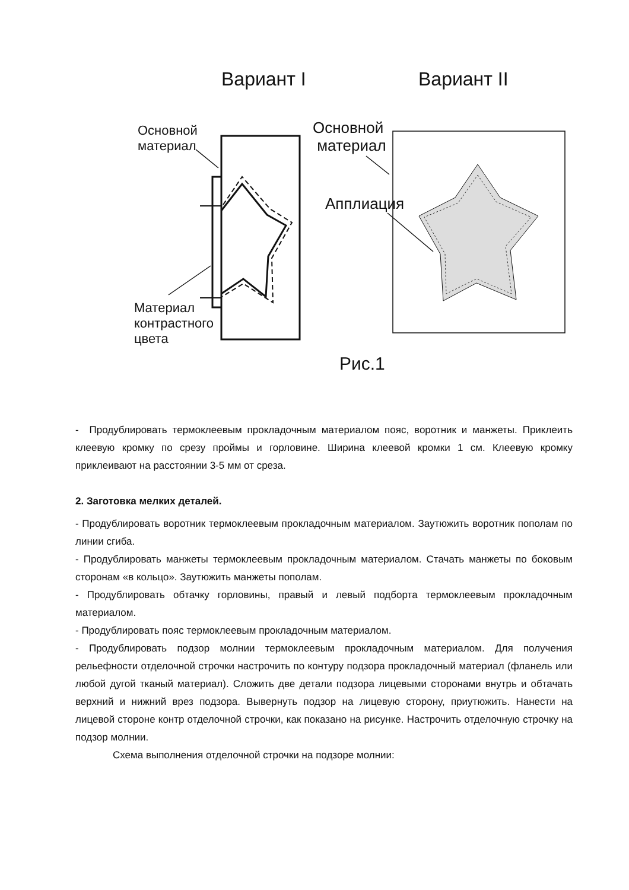Вариант I Вариант II
Основной
материал
Основной
материал
Апплиация
Материал
контрастного
цвета
Рис.1
- Продублировать термоклеевым прокладочным материалом пояс, воротник и манжеты. Приклеить клеевую кромку по срезу проймы и горловине. Ширина клеевой кромки 1 см. Клеевую кромку приклеивают на расстоянии 3-5 мм от среза.
2. Заготовка мелких деталей.
- Продублировать воротник термоклеевым прокладочным материалом. Заутюжить воротник пополам по линии сгиба.
- Продублировать манжеты термоклеевым прокладочным материалом. Стачать манжеты по боковым сторонам «в кольцо». Заутюжить манжеты пополам.
- Продублировать обтачку горловины, правый и левый подборта термоклеевым прокладочным материалом.
- Продублировать пояс термоклеевым прокладочным материалом.
- Продублировать подзор молнии термоклеевым прокладочным материалом. Для получения рельефности отделочной строчки настрочить по контуру подзора прокладочный материал (фланель или любой дугой тканый материал). Сложить две детали подзора лицевыми сторонами внутрь и обтачать верхний и нижний врез подзора. Вывернуть подзор на лицевую сторону, приутюжить. Нанести на лицевой стороне контр отделочной строчки, как показано на рисунке. Настрочить отделочную строчку на подзор молнии.
Схема выполнения отделочной строчки на подзоре молнии: